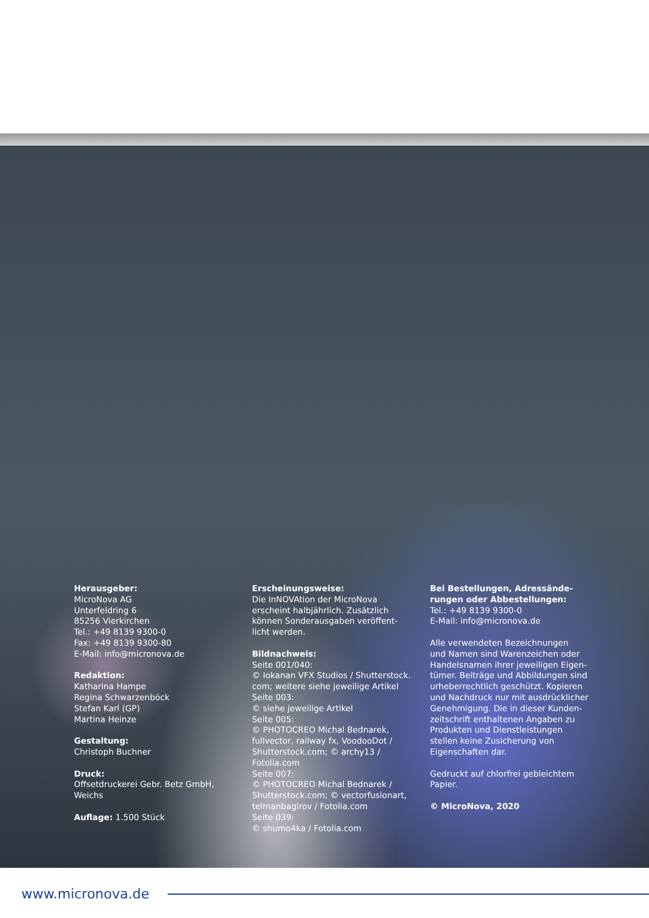Herausgeber:
MicroNova AG
Unterfeldring 6
85256 Vierkirchen
Tel.: +49 8139 9300-0
Fax: +49 8139 9300-80
E-Mail: info@micronova.de
Redaktion:
Katharina Hampe
Regina Schwarzenböck
Stefan Karl (GP)
Martina Heinze
Gestaltung:
Christoph Buchner
Druck:
Offsetdruckerei Gebr. Betz GmbH,
Weichs
Auflage: 1.500 Stück
Erscheinungsweise:
Die InNOVAtion der MicroNova
erscheint halbjährlich. Zusätzlich
können Sonderausgaben veröffent-
licht werden.
Bildnachweis:
Seite 001/040:
© Iokanan VFX Studios / Shutterstock.
com; weitere siehe jeweilige Artikel
Seite 003:
© siehe jeweilige Artikel
Seite 005:
© PHOTOCREO Michal Bednarek,
fullvector, railway fx, VoodooDot /
Shutterstock.com; © archy13 /
Fotolia.com
Seite 007:
© PHOTOCREO Michal Bednarek /
Shutterstock.com; © vectorfusionart,
telmanbagirov / Fotolia.com
Seite 039:
© shumo4ka / Fotolia.com
Bei Bestellungen, Adressände-
rungen oder Abbestellungen:
Tel.: +49 8139 9300-0
E-Mail: info@micronova.de
Alle verwendeten Bezeichnungen
und Namen sind Warenzeichen oder
Handelsnamen ihrer jeweiligen Eigen-
tümer. Beiträge und Abbildungen sind
urheberrechtlich geschützt. Kopieren
und Nachdruck nur mit ausdrücklicher
Genehmigung. Die in dieser Kunden-
zeitschrift enthaltenen Angaben zu
Produkten und Dienstleistungen
stellen keine Zusicherung von
Eigenschaften dar.
Gedruckt auf chlorfrei gebleichtem
Papier.
© MicroNova, 2020
www.micronova.de